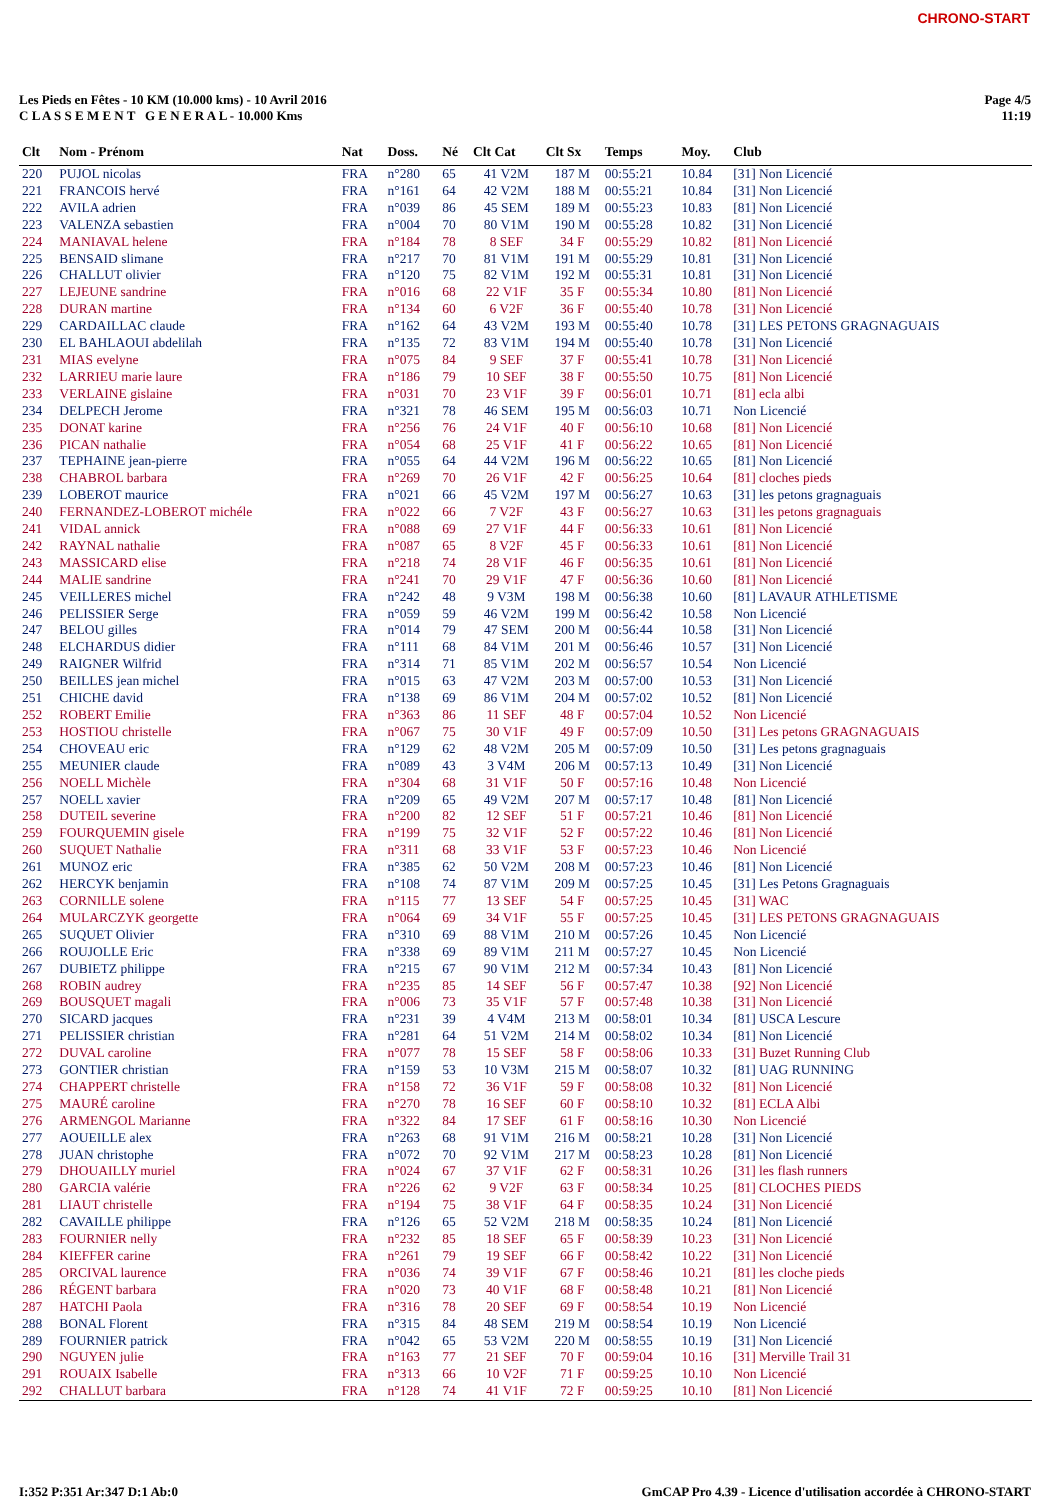CHRONO-START
Les Pieds en Fêtes - 10 KM (10.000 kms) - 10 Avril 2016
C L A S S E M E N T G E N E R A L - 10.000 Kms
Page 4/5
11:19
| Clt | Nom - Prénom | Nat | Doss. | Né | Clt Cat | Clt Sx | Temps | Moy. | Club |
| --- | --- | --- | --- | --- | --- | --- | --- | --- | --- |
| 220 | PUJOL nicolas | FRA | n°280 | 65 | 41 V2M | 187 M | 00:55:21 | 10.84 | [31] Non Licencié |
| 221 | FRANCOIS hervé | FRA | n°161 | 64 | 42 V2M | 188 M | 00:55:21 | 10.84 | [31] Non Licencié |
| 222 | AVILA adrien | FRA | n°039 | 86 | 45 SEM | 189 M | 00:55:23 | 10.83 | [81] Non Licencié |
| 223 | VALENZA sebastien | FRA | n°004 | 70 | 80 V1M | 190 M | 00:55:28 | 10.82 | [31] Non Licencié |
| 224 | MANIAVAL helene | FRA | n°184 | 78 | 8 SEF | 34 F | 00:55:29 | 10.82 | [81] Non Licencié |
| 225 | BENSAID slimane | FRA | n°217 | 70 | 81 V1M | 191 M | 00:55:29 | 10.81 | [31] Non Licencié |
| 226 | CHALLUT olivier | FRA | n°120 | 75 | 82 V1M | 192 M | 00:55:31 | 10.81 | [31] Non Licencié |
| 227 | LEJEUNE sandrine | FRA | n°016 | 68 | 22 V1F | 35 F | 00:55:34 | 10.80 | [81] Non Licencié |
| 228 | DURAN martine | FRA | n°134 | 60 | 6 V2F | 36 F | 00:55:40 | 10.78 | [31] Non Licencié |
| 229 | CARDAILLAC claude | FRA | n°162 | 64 | 43 V2M | 193 M | 00:55:40 | 10.78 | [31] LES PETONS GRAGNAGUAIS |
| 230 | EL BAHLAOUI abdelilah | FRA | n°135 | 72 | 83 V1M | 194 M | 00:55:40 | 10.78 | [31] Non Licencié |
| 231 | MIAS evelyne | FRA | n°075 | 84 | 9 SEF | 37 F | 00:55:41 | 10.78 | [31] Non Licencié |
| 232 | LARRIEU marie laure | FRA | n°186 | 79 | 10 SEF | 38 F | 00:55:50 | 10.75 | [81] Non Licencié |
| 233 | VERLAINE gislaine | FRA | n°031 | 70 | 23 V1F | 39 F | 00:56:01 | 10.71 | [81] ecla albi |
| 234 | DELPECH Jerome | FRA | n°321 | 78 | 46 SEM | 195 M | 00:56:03 | 10.71 | Non Licencié |
| 235 | DONAT karine | FRA | n°256 | 76 | 24 V1F | 40 F | 00:56:10 | 10.68 | [81] Non Licencié |
| 236 | PICAN nathalie | FRA | n°054 | 68 | 25 V1F | 41 F | 00:56:22 | 10.65 | [81] Non Licencié |
| 237 | TEPHAINE jean-pierre | FRA | n°055 | 64 | 44 V2M | 196 M | 00:56:22 | 10.65 | [81] Non Licencié |
| 238 | CHABROL barbara | FRA | n°269 | 70 | 26 V1F | 42 F | 00:56:25 | 10.64 | [81] cloches pieds |
| 239 | LOBEROT maurice | FRA | n°021 | 66 | 45 V2M | 197 M | 00:56:27 | 10.63 | [31] les petons gragnaguais |
| 240 | FERNANDEZ-LOBEROT michéle | FRA | n°022 | 66 | 7 V2F | 43 F | 00:56:27 | 10.63 | [31] les petons gragnaguais |
| 241 | VIDAL annick | FRA | n°088 | 69 | 27 V1F | 44 F | 00:56:33 | 10.61 | [81] Non Licencié |
| 242 | RAYNAL nathalie | FRA | n°087 | 65 | 8 V2F | 45 F | 00:56:33 | 10.61 | [81] Non Licencié |
| 243 | MASSICARD elise | FRA | n°218 | 74 | 28 V1F | 46 F | 00:56:35 | 10.61 | [81] Non Licencié |
| 244 | MALIE sandrine | FRA | n°241 | 70 | 29 V1F | 47 F | 00:56:36 | 10.60 | [81] Non Licencié |
| 245 | VEILLERES michel | FRA | n°242 | 48 | 9 V3M | 198 M | 00:56:38 | 10.60 | [81] LAVAUR ATHLETISME |
| 246 | PELISSIER Serge | FRA | n°059 | 59 | 46 V2M | 199 M | 00:56:42 | 10.58 | Non Licencié |
| 247 | BELOU gilles | FRA | n°014 | 79 | 47 SEM | 200 M | 00:56:44 | 10.58 | [31] Non Licencié |
| 248 | ELCHARDUS didier | FRA | n°111 | 68 | 84 V1M | 201 M | 00:56:46 | 10.57 | [31] Non Licencié |
| 249 | RAIGNER Wilfrid | FRA | n°314 | 71 | 85 V1M | 202 M | 00:56:57 | 10.54 | Non Licencié |
| 250 | BEILLES jean michel | FRA | n°015 | 63 | 47 V2M | 203 M | 00:57:00 | 10.53 | [31] Non Licencié |
| 251 | CHICHE david | FRA | n°138 | 69 | 86 V1M | 204 M | 00:57:02 | 10.52 | [81] Non Licencié |
| 252 | ROBERT Emilie | FRA | n°363 | 86 | 11 SEF | 48 F | 00:57:04 | 10.52 | Non Licencié |
| 253 | HOSTIOU christelle | FRA | n°067 | 75 | 30 V1F | 49 F | 00:57:09 | 10.50 | [31] Les petons GRAGNAGUAIS |
| 254 | CHOVEAU eric | FRA | n°129 | 62 | 48 V2M | 205 M | 00:57:09 | 10.50 | [31] Les petons gragnaguais |
| 255 | MEUNIER claude | FRA | n°089 | 43 | 3 V4M | 206 M | 00:57:13 | 10.49 | [31] Non Licencié |
| 256 | NOELL Michèle | FRA | n°304 | 68 | 31 V1F | 50 F | 00:57:16 | 10.48 | Non Licencié |
| 257 | NOELL xavier | FRA | n°209 | 65 | 49 V2M | 207 M | 00:57:17 | 10.48 | [81] Non Licencié |
| 258 | DUTEIL severine | FRA | n°200 | 82 | 12 SEF | 51 F | 00:57:21 | 10.46 | [81] Non Licencié |
| 259 | FOURQUEMIN gisele | FRA | n°199 | 75 | 32 V1F | 52 F | 00:57:22 | 10.46 | [81] Non Licencié |
| 260 | SUQUET Nathalie | FRA | n°311 | 68 | 33 V1F | 53 F | 00:57:23 | 10.46 | Non Licencié |
| 261 | MUNOZ eric | FRA | n°385 | 62 | 50 V2M | 208 M | 00:57:23 | 10.46 | [81] Non Licencié |
| 262 | HERCYK benjamin | FRA | n°108 | 74 | 87 V1M | 209 M | 00:57:25 | 10.45 | [31] Les Petons Gragnaguais |
| 263 | CORNILLE solene | FRA | n°115 | 77 | 13 SEF | 54 F | 00:57:25 | 10.45 | [31] WAC |
| 264 | MULARCZYK georgette | FRA | n°064 | 69 | 34 V1F | 55 F | 00:57:25 | 10.45 | [31] LES PETONS GRAGNAGUAIS |
| 265 | SUQUET Olivier | FRA | n°310 | 69 | 88 V1M | 210 M | 00:57:26 | 10.45 | Non Licencié |
| 266 | ROUJOLLE Eric | FRA | n°338 | 69 | 89 V1M | 211 M | 00:57:27 | 10.45 | Non Licencié |
| 267 | DUBIETZ philippe | FRA | n°215 | 67 | 90 V1M | 212 M | 00:57:34 | 10.43 | [81] Non Licencié |
| 268 | ROBIN audrey | FRA | n°235 | 85 | 14 SEF | 56 F | 00:57:47 | 10.38 | [92] Non Licencié |
| 269 | BOUSQUET magali | FRA | n°006 | 73 | 35 V1F | 57 F | 00:57:48 | 10.38 | [31] Non Licencié |
| 270 | SICARD jacques | FRA | n°231 | 39 | 4 V4M | 213 M | 00:58:01 | 10.34 | [81] USCA Lescure |
| 271 | PELISSIER christian | FRA | n°281 | 64 | 51 V2M | 214 M | 00:58:02 | 10.34 | [81] Non Licencié |
| 272 | DUVAL caroline | FRA | n°077 | 78 | 15 SEF | 58 F | 00:58:06 | 10.33 | [31] Buzet Running Club |
| 273 | GONTIER christian | FRA | n°159 | 53 | 10 V3M | 215 M | 00:58:07 | 10.32 | [81] UAG RUNNING |
| 274 | CHAPPERT christelle | FRA | n°158 | 72 | 36 V1F | 59 F | 00:58:08 | 10.32 | [81] Non Licencié |
| 275 | MAURÉ caroline | FRA | n°270 | 78 | 16 SEF | 60 F | 00:58:10 | 10.32 | [81] ECLA Albi |
| 276 | ARMENGOL Marianne | FRA | n°322 | 84 | 17 SEF | 61 F | 00:58:16 | 10.30 | Non Licencié |
| 277 | AOUEILLE alex | FRA | n°263 | 68 | 91 V1M | 216 M | 00:58:21 | 10.28 | [31] Non Licencié |
| 278 | JUAN christophe | FRA | n°072 | 70 | 92 V1M | 217 M | 00:58:23 | 10.28 | [81] Non Licencié |
| 279 | DHOUAILLY muriel | FRA | n°024 | 67 | 37 V1F | 62 F | 00:58:31 | 10.26 | [31] les flash runners |
| 280 | GARCIA valérie | FRA | n°226 | 62 | 9 V2F | 63 F | 00:58:34 | 10.25 | [81] CLOCHES PIEDS |
| 281 | LIAUT christelle | FRA | n°194 | 75 | 38 V1F | 64 F | 00:58:35 | 10.24 | [31] Non Licencié |
| 282 | CAVAILLE philippe | FRA | n°126 | 65 | 52 V2M | 218 M | 00:58:35 | 10.24 | [81] Non Licencié |
| 283 | FOURNIER nelly | FRA | n°232 | 85 | 18 SEF | 65 F | 00:58:39 | 10.23 | [31] Non Licencié |
| 284 | KIEFFER carine | FRA | n°261 | 79 | 19 SEF | 66 F | 00:58:42 | 10.22 | [31] Non Licencié |
| 285 | ORCIVAL laurence | FRA | n°036 | 74 | 39 V1F | 67 F | 00:58:46 | 10.21 | [81] les cloche pieds |
| 286 | RÉGENT barbara | FRA | n°020 | 73 | 40 V1F | 68 F | 00:58:48 | 10.21 | [81] Non Licencié |
| 287 | HATCHI Paola | FRA | n°316 | 78 | 20 SEF | 69 F | 00:58:54 | 10.19 | Non Licencié |
| 288 | BONAL Florent | FRA | n°315 | 84 | 48 SEM | 219 M | 00:58:54 | 10.19 | Non Licencié |
| 289 | FOURNIER patrick | FRA | n°042 | 65 | 53 V2M | 220 M | 00:58:55 | 10.19 | [31] Non Licencié |
| 290 | NGUYEN julie | FRA | n°163 | 77 | 21 SEF | 70 F | 00:59:04 | 10.16 | [31] Merville Trail 31 |
| 291 | ROUAIX Isabelle | FRA | n°313 | 66 | 10 V2F | 71 F | 00:59:25 | 10.10 | Non Licencié |
| 292 | CHALLUT barbara | FRA | n°128 | 74 | 41 V1F | 72 F | 00:59:25 | 10.10 | [81] Non Licencié |
I:352 P:351 Ar:347 D:1 Ab:0 GmCAP Pro 4.39 - Licence d'utilisation accordée à CHRONO-START